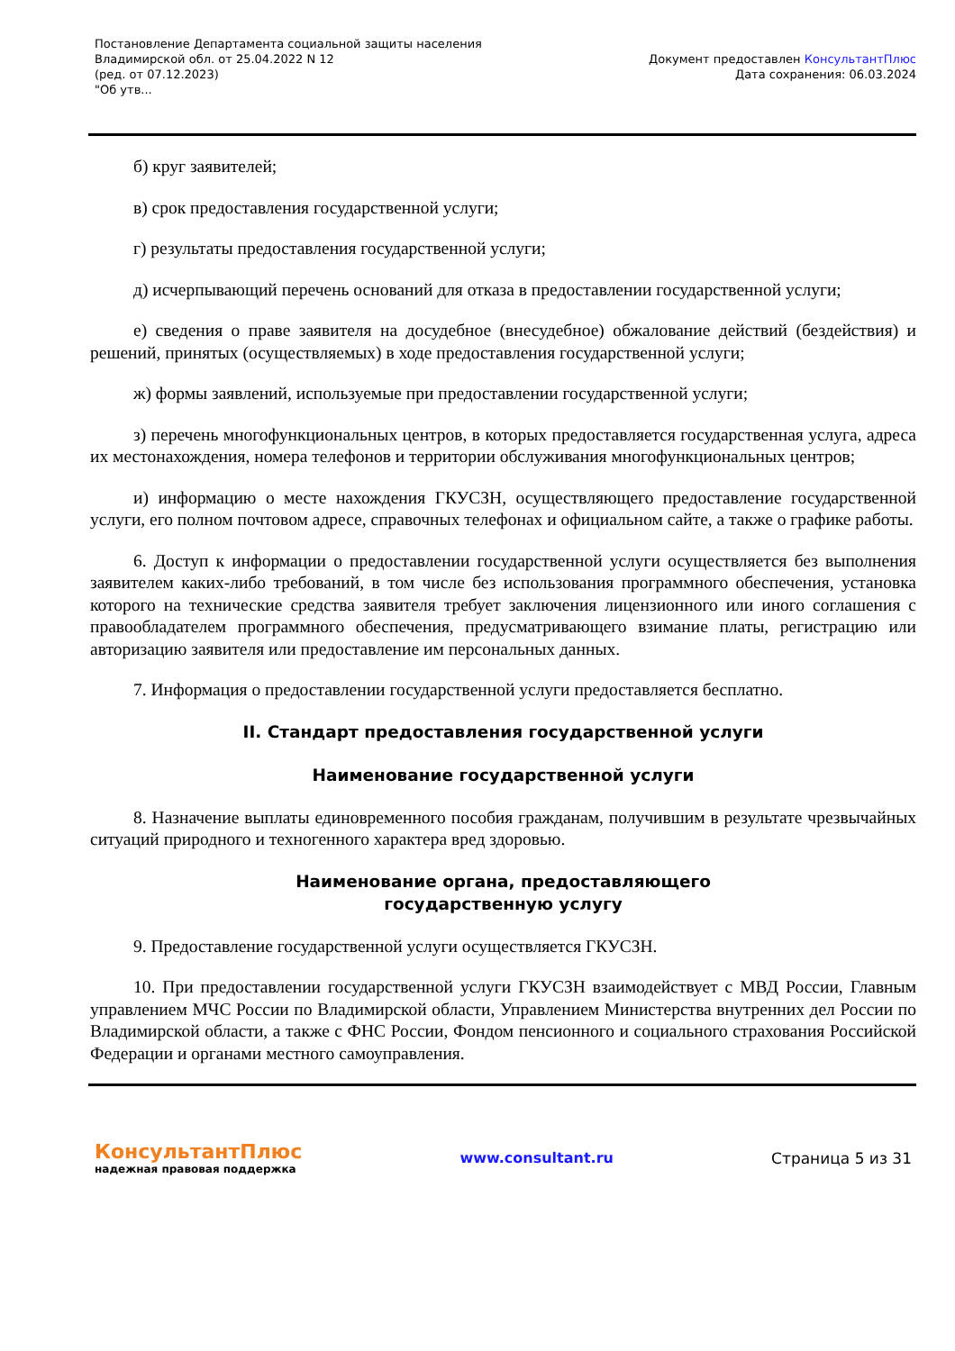Постановление Департамента социальной защиты населения
Владимирской обл. от 25.04.2022 N 12
(ред. от 07.12.2023)
"Об утв...
Документ предоставлен КонсультантПлюс
Дата сохранения: 06.03.2024
б) круг заявителей;
в) срок предоставления государственной услуги;
г) результаты предоставления государственной услуги;
д) исчерпывающий перечень оснований для отказа в предоставлении государственной услуги;
е) сведения о праве заявителя на досудебное (внесудебное) обжалование действий (бездействия) и решений, принятых (осуществляемых) в ходе предоставления государственной услуги;
ж) формы заявлений, используемые при предоставлении государственной услуги;
з) перечень многофункциональных центров, в которых предоставляется государственная услуга, адреса их местонахождения, номера телефонов и территории обслуживания многофункциональных центров;
и) информацию о месте нахождения ГКУСЗН, осуществляющего предоставление государственной услуги, его полном почтовом адресе, справочных телефонах и официальном сайте, а также о графике работы.
6. Доступ к информации о предоставлении государственной услуги осуществляется без выполнения заявителем каких-либо требований, в том числе без использования программного обеспечения, установка которого на технические средства заявителя требует заключения лицензионного или иного соглашения с правообладателем программного обеспечения, предусматривающего взимание платы, регистрацию или авторизацию заявителя или предоставление им персональных данных.
7. Информация о предоставлении государственной услуги предоставляется бесплатно.
II. Стандарт предоставления государственной услуги
Наименование государственной услуги
8. Назначение выплаты единовременного пособия гражданам, получившим в результате чрезвычайных ситуаций природного и техногенного характера вред здоровью.
Наименование органа, предоставляющего
государственную услугу
9. Предоставление государственной услуги осуществляется ГКУСЗН.
10. При предоставлении государственной услуги ГКУСЗН взаимодействует с МВД России, Главным управлением МЧС России по Владимирской области, Управлением Министерства внутренних дел России по Владимирской области, а также с ФНС России, Фондом пенсионного и социального страхования Российской Федерации и органами местного самоуправления.
КонсультантПлюс
надежная правовая поддержка
www.consultant.ru Страница 5 из 31